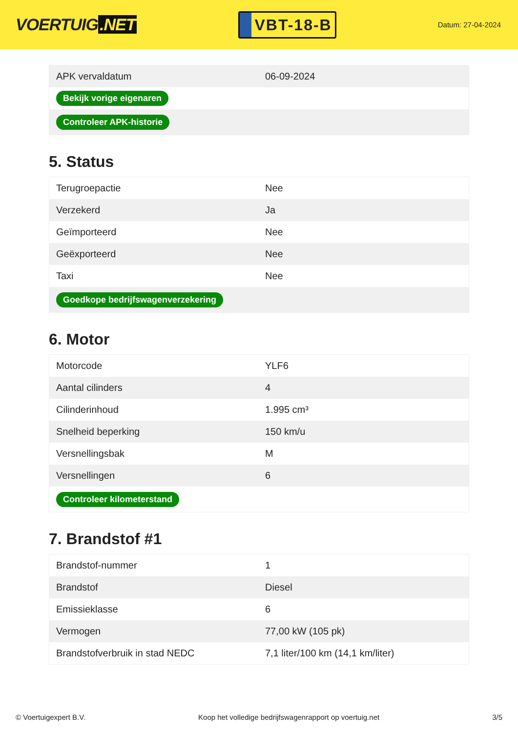VOERTUIG.NET
VBT-18-B
Datum: 27-04-2024
| APK vervaldatum | 06-09-2024 |
| Bekijk vorige eigenaren | |
| Controleer APK-historie | |
5. Status
| Terugroepactie | Nee |
| Verzekerd | Ja |
| Geïmporteerd | Nee |
| Geëxporteerd | Nee |
| Taxi | Nee |
| Goedkope bedrijfswagenverzekering | |
6. Motor
| Motorcode | YLF6 |
| Aantal cilinders | 4 |
| Cilinderinhoud | 1.995 cm³ |
| Snelheid beperking | 150 km/u |
| Versnellingsbak | M |
| Versnellingen | 6 |
| Controleer kilometerstand | |
7. Brandstof #1
| Brandstof-nummer | 1 |
| Brandstof | Diesel |
| Emissieklasse | 6 |
| Vermogen | 77,00 kW (105 pk) |
| Brandstofverbruik in stad NEDC | 7,1 liter/100 km (14,1 km/liter) |
© Voertuigexpert B.V. Koop het volledige bedrijfswagenrapport op voertuig.net 3/5